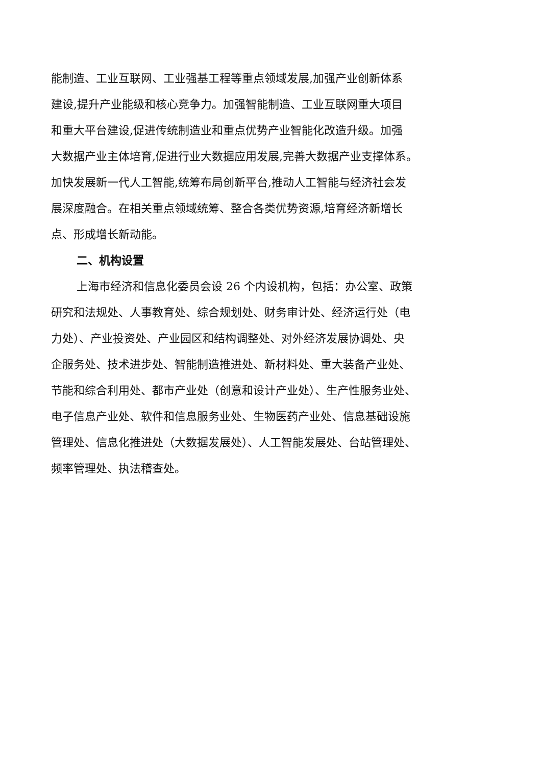能制造、工业互联网、工业强基工程等重点领域发展,加强产业创新体系
建设,提升产业能级和核心竞争力。加强智能制造、工业互联网重大项目
和重大平台建设,促进传统制造业和重点优势产业智能化改造升级。加强
大数据产业主体培育,促进行业大数据应用发展,完善大数据产业支撑体系。
加快发展新一代人工智能,统筹布局创新平台,推动人工智能与经济社会发
展深度融合。在相关重点领域统筹、整合各类优势资源,培育经济新增长
点、形成增长新动能。
二、机构设置
上海市经济和信息化委员会设 26 个内设机构，包括：办公室、政策
研究和法规处、人事教育处、综合规划处、财务审计处、经济运行处（电
力处）、产业投资处、产业园区和结构调整处、对外经济发展协调处、央
企服务处、技术进步处、智能制造推进处、新材料处、重大装备产业处、
节能和综合利用处、都市产业处（创意和设计产业处）、生产性服务业处、
电子信息产业处、软件和信息服务业处、生物医药产业处、信息基础设施
管理处、信息化推进处（大数据发展处）、人工智能发展处、台站管理处、
频率管理处、执法稽查处。